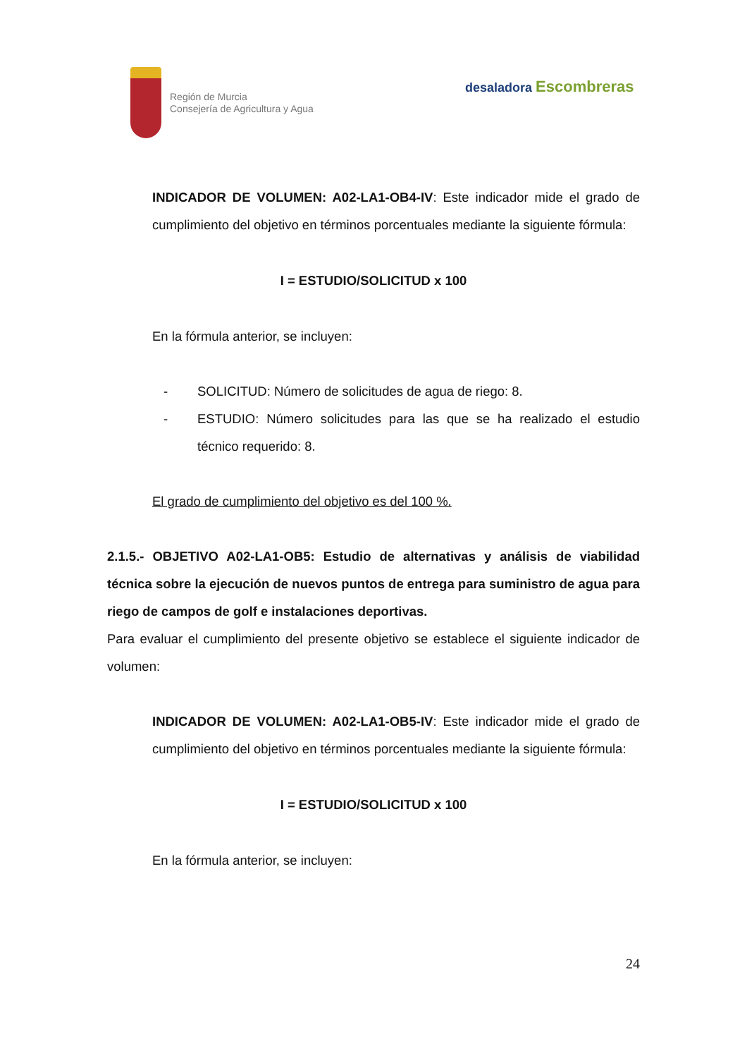Región de Murcia
Consejería de Agricultura y Agua
desaladora Escombreras
INDICADOR DE VOLUMEN: A02-LA1-OB4-IV: Este indicador mide el grado de cumplimiento del objetivo en términos porcentuales mediante la siguiente fórmula:
I = ESTUDIO/SOLICITUD x 100
En la fórmula anterior, se incluyen:
- SOLICITUD: Número de solicitudes de agua de riego: 8.
- ESTUDIO: Número solicitudes para las que se ha realizado el estudio técnico requerido: 8.
El grado de cumplimiento del objetivo es del 100 %.
2.1.5.- OBJETIVO A02-LA1-OB5: Estudio de alternativas y análisis de viabilidad técnica sobre la ejecución de nuevos puntos de entrega para suministro de agua para riego de campos de golf e instalaciones deportivas.
Para evaluar el cumplimiento del presente objetivo se establece el siguiente indicador de volumen:
INDICADOR DE VOLUMEN: A02-LA1-OB5-IV: Este indicador mide el grado de cumplimiento del objetivo en términos porcentuales mediante la siguiente fórmula:
I = ESTUDIO/SOLICITUD x 100
En la fórmula anterior, se incluyen:
24